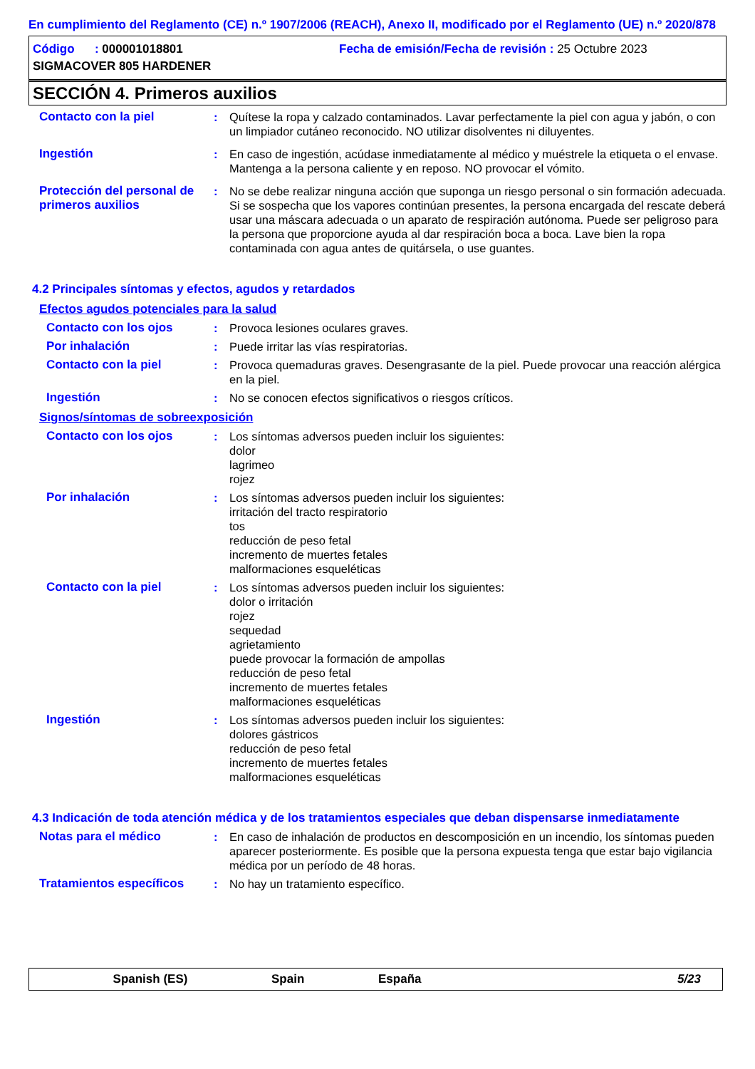En cumplimiento del Reglamento (CE) n.º 1907/2006 (REACH), Anexo II, modificado por el Reglamento (UE) n.º 2020/878
Código : 000001018801 Fecha de emisión/Fecha de revisión : 25 Octubre 2023
SIGMACOVER 805 HARDENER
SECCIÓN 4. Primeros auxilios
Contacto con la piel : Quítese la ropa y calzado contaminados. Lavar perfectamente la piel con agua y jabón, o con un limpiador cutáneo reconocido. NO utilizar disolventes ni diluyentes.
Ingestión : En caso de ingestión, acúdase inmediatamente al médico y muéstrele la etiqueta o el envase. Mantenga a la persona caliente y en reposo. NO provocar el vómito.
Protección del personal de primeros auxilios
: No se debe realizar ninguna acción que suponga un riesgo personal o sin formación adecuada. Si se sospecha que los vapores continúan presentes, la persona encargada del rescate deberá usar una máscara adecuada o un aparato de respiración autónoma. Puede ser peligroso para la persona que proporcione ayuda al dar respiración boca a boca. Lave bien la ropa contaminada con agua antes de quitársela, o use guantes.
4.2 Principales síntomas y efectos, agudos y retardados
Efectos agudos potenciales para la salud
Contacto con los ojos : Provoca lesiones oculares graves.
Por inhalación : Puede irritar las vías respiratorias.
Contacto con la piel : Provoca quemaduras graves. Desengrasante de la piel. Puede provocar una reacción alérgica en la piel.
Ingestión : No se conocen efectos significativos o riesgos críticos.
Signos/síntomas de sobreexposición
Contacto con los ojos : Los síntomas adversos pueden incluir los siguientes:
dolor
lagrimeo
rojez
Por inhalación : Los síntomas adversos pueden incluir los siguientes:
irritación del tracto respiratorio
tos
reducción de peso fetal
incremento de muertes fetales
malformaciones esqueléticas
Contacto con la piel : Los síntomas adversos pueden incluir los siguientes:
dolor o irritación
rojez
sequedad
agrietamiento
puede provocar la formación de ampollas
reducción de peso fetal
incremento de muertes fetales
malformaciones esqueléticas
Ingestión : Los síntomas adversos pueden incluir los siguientes:
dolores gástricos
reducción de peso fetal
incremento de muertes fetales
malformaciones esqueléticas
4.3 Indicación de toda atención médica y de los tratamientos especiales que deban dispensarse inmediatamente
Notas para el médico : En caso de inhalación de productos en descomposición en un incendio, los síntomas pueden aparecer posteriormente. Es posible que la persona expuesta tenga que estar bajo vigilancia médica por un período de 48 horas.
Tratamientos específicos : No hay un tratamiento específico.
Spanish (ES) Spain España 5/23